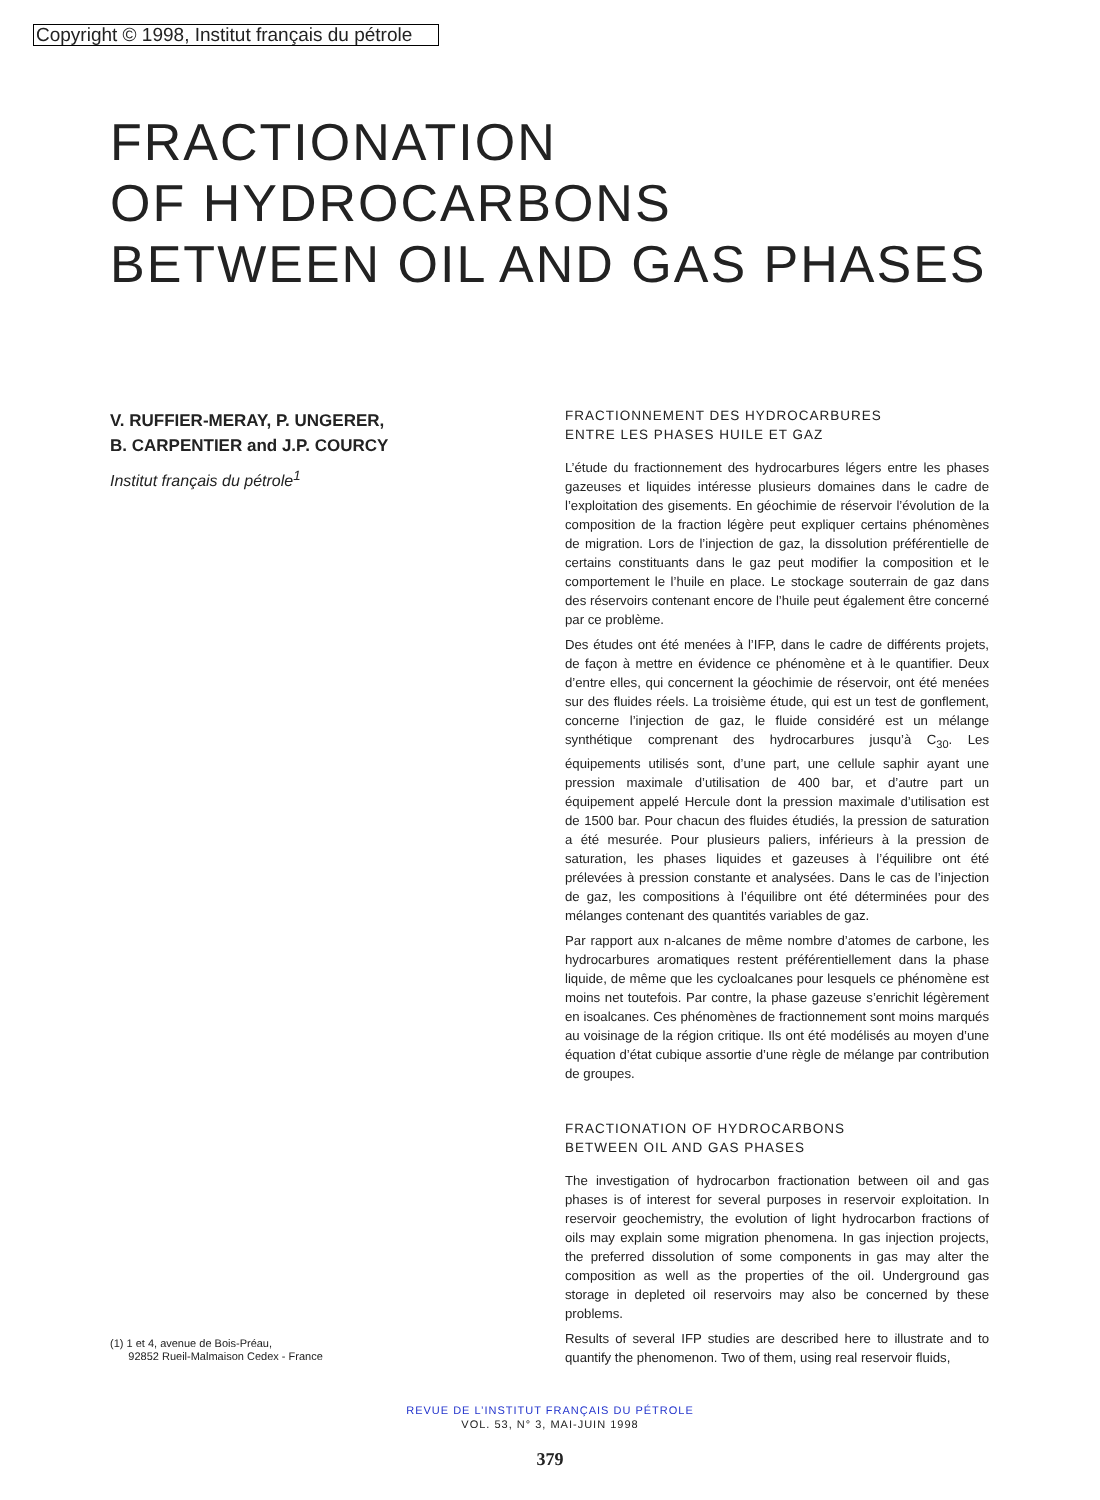Copyright © 1998, Institut français du pétrole
FRACTIONATION
OF HYDROCARBONS
BETWEEN OIL AND GAS PHASES
V. RUFFIER-MERAY, P. UNGERER,
B. CARPENTIER and J.P. COURCY
Institut français du pétrole<sup>1</sup>
(1) 1 et 4, avenue de Bois-Préau,
92852 Rueil-Malmaison Cedex - France
FRACTIONNEMENT DES HYDROCARBURES
ENTRE LES PHASES HUILE ET GAZ
L’étude du fractionnement des hydrocarbures légers entre les phases gazeuses et liquides intéresse plusieurs domaines dans le cadre de l’exploitation des gisements. En géochimie de réservoir l’évolution de la composition de la fraction légère peut expliquer certains phénomènes de migration. Lors de l’injection de gaz, la dissolution préférentielle de certains constituants dans le gaz peut modifier la composition et le comportement le l’huile en place. Le stockage souterrain de gaz dans des réservoirs contenant encore de l’huile peut également être concerné par ce problème.
Des études ont été menées à l’IFP, dans le cadre de différents projets, de façon à mettre en évidence ce phénomène et à le quantifier. Deux d’entre elles, qui concernent la géochimie de réservoir, ont été menées sur des fluides réels. La troisième étude, qui est un test de gonflement, concerne l’injection de gaz, le fluide considéré est un mélange synthétique comprenant des hydrocarbures jusqu’à C<sub>30</sub>. Les équipements utilisés sont, d’une part, une cellule saphir ayant une pression maximale d’utilisation de 400 bar, et d’autre part un équipement appelé Hercule dont la pression maximale d’utilisation est de 1500 bar. Pour chacun des fluides étudiés, la pression de saturation a été mesurée. Pour plusieurs paliers, inférieurs à la pression de saturation, les phases liquides et gazeuses à l’équilibre ont été prélevées à pression constante et analysées. Dans le cas de l’injection de gaz, les compositions à l’équilibre ont été déterminées pour des mélanges contenant des quantités variables de gaz.
Par rapport aux n-alcanes de même nombre d’atomes de carbone, les hydrocarbures aromatiques restent préférentiellement dans la phase liquide, de même que les cycloalcanes pour lesquels ce phénomène est moins net toutefois. Par contre, la phase gazeuse s’enrichit légèrement en isoalcanes. Ces phénomènes de fractionnement sont moins marqués au voisinage de la région critique. Ils ont été modélisés au moyen d’une équation d’état cubique assortie d’une règle de mélange par contribution de groupes.
FRACTIONATION OF HYDROCARBONS
BETWEEN OIL AND GAS PHASES
The investigation of hydrocarbon fractionation between oil and gas phases is of interest for several purposes in reservoir exploitation. In reservoir geochemistry, the evolution of light hydrocarbon fractions of oils may explain some migration phenomena. In gas injection projects, the preferred dissolution of some components in gas may alter the composition as well as the properties of the oil. Underground gas storage in depleted oil reservoirs may also be concerned by these problems.
Results of several IFP studies are described here to illustrate and to quantify the phenomenon. Two of them, using real reservoir fluids,
REVUE DE L’INSTITUT FRANÇAIS DU PÉTROLE
VOL. 53, N° 3, MAI-JUIN 1998
379